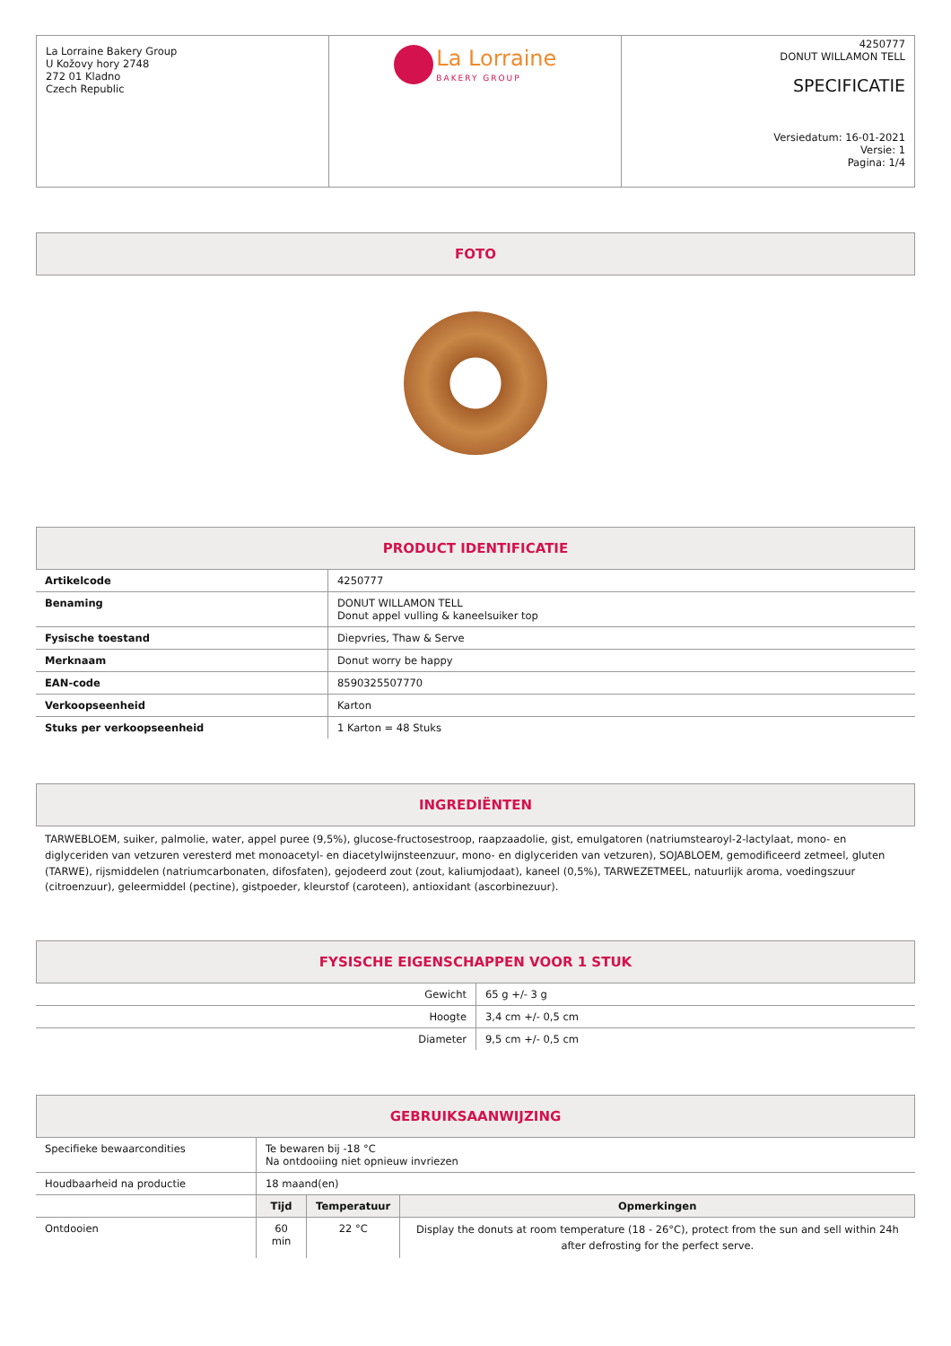| La Lorraine Bakery Group U Kožovy hory 2748 272 01 Kladno Czech Republic | La Lorraine BAKERY GROUP | 4250777 DONUT WILLAMON TELL SPECIFICATIE Versiedatum: 16-01-2021 Versie: 1 Pagina: 1/4 |
FOTO
PRODUCT IDENTIFICATIE
| Artikelcode | 4250777 |
| Benaming | DONUT WILLAMON TELL Donut appel vulling & kaneelsuiker top |
| Fysische toestand | Diepvries, Thaw & Serve |
| Merknaam | Donut worry be happy |
| EAN-code | 8590325507770 |
| Verkoopseenheid | Karton |
| Stuks per verkoopseenheid | 1 Karton = 48 Stuks |
INGREDIËNTEN
TARWEBLOEM, suiker, palmolie, water, appel puree (9,5%), glucose-fructosestroop, raapzaadolie, gist, emulgatoren (natriumstearoyl-2-lactylaat, mono- en diglyceriden van vetzuren veresterd met monoacetyl- en diacetylwijnsteenzuur, mono- en diglyceriden van vetzuren), SOJABLOEM, gemodificeerd zetmeel, gluten (TARWE), rijsmiddelen (natriumcarbonaten, difosfaten), gejodeerd zout (zout, kaliumjodaat), kaneel (0,5%), TARWEZETMEEL, natuurlijk aroma, voedingszuur (citroenzuur), geleermiddel (pectine), gistpoeder, kleurstof (caroteen), antioxidant (ascorbinezuur).
FYSISCHE EIGENSCHAPPEN VOOR 1 STUK
| Gewicht | 65 g +/- 3 g |
| Hoogte | 3,4 cm +/- 0,5 cm |
| Diameter | 9,5 cm +/- 0,5 cm |
GEBRUIKSAANWIJZING
| Specifieke bewaarcondities | Te bewaren bij -18 °C Na ontdooiing niet opnieuw invriezen | | |
| Houdbaarheid na productie | 18 maand(en) | | |
| | Tijd | Temperatuur | Opmerkingen |
| Ontdooien | 60 min | 22 °C | Display the donuts at room temperature (18 - 26°C), protect from the sun and sell within 24h after defrosting for the perfect serve. |